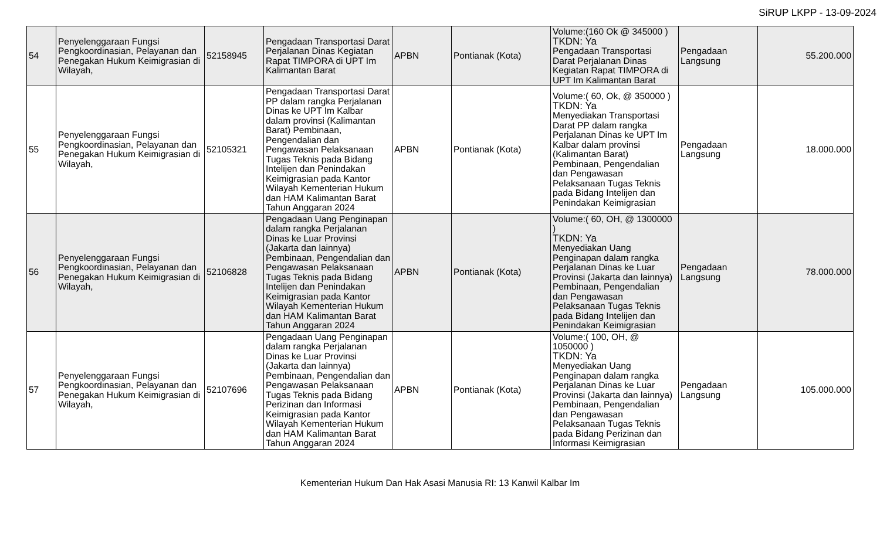SiRUP LKPP - 13-09-2024
| 54 | Penyelenggaraan Fungsi Pengkoordinasian, Pelayanan dan Penegakan Hukum Keimigrasian di Wilayah, | 52158945 | Pengadaan Transportasi Darat Perjalanan Dinas Kegiatan Rapat TIMPORA di UPT Im Kalimantan Barat | APBN | Pontianak (Kota) | Volume:(160 Ok @ 345000 ) TKDN: Ya Pengadaan Transportasi Darat Perjalanan Dinas Kegiatan Rapat TIMPORA di UPT Im Kalimantan Barat | Pengadaan Langsung | 55.200.000 |
| 55 | Penyelenggaraan Fungsi Pengkoordinasian, Pelayanan dan Penegakan Hukum Keimigrasian di Wilayah, | 52105321 | Pengadaan Transportasi Darat PP dalam rangka Perjalanan Dinas ke UPT Im Kalbar dalam provinsi (Kalimantan Barat) Pembinaan, Pengendalian dan Pengawasan Pelaksanaan Tugas Teknis pada Bidang Intelijen dan Penindakan Keimigrasian pada Kantor Wilayah Kementerian Hukum dan HAM Kalimantan Barat Tahun Anggaran 2024 | APBN | Pontianak (Kota) | Volume:( 60, Ok, @ 350000 ) TKDN: Ya Menyediakan Transportasi Darat PP dalam rangka Perjalanan Dinas ke UPT Im Kalbar dalam provinsi (Kalimantan Barat) Pembinaan, Pengendalian dan Pengawasan Pelaksanaan Tugas Teknis pada Bidang Intelijen dan Penindakan Keimigrasian | Pengadaan Langsung | 18.000.000 |
| 56 | Penyelenggaraan Fungsi Pengkoordinasian, Pelayanan dan Penegakan Hukum Keimigrasian di Wilayah, | 52106828 | Pengadaan Uang Penginapan dalam rangka Perjalanan Dinas ke Luar Provinsi (Jakarta dan lainnya) Pembinaan, Pengendalian dan Pengawasan Pelaksanaan Tugas Teknis pada Bidang Intelijen dan Penindakan Keimigrasian pada Kantor Wilayah Kementerian Hukum dan HAM Kalimantan Barat Tahun Anggaran 2024 | APBN | Pontianak (Kota) | Volume:( 60, OH, @ 1300000 ) TKDN: Ya Menyediakan Uang Penginapan dalam rangka Perjalanan Dinas ke Luar Provinsi (Jakarta dan lainnya) Pembinaan, Pengendalian dan Pengawasan Pelaksanaan Tugas Teknis pada Bidang Intelijen dan Penindakan Keimigrasian | Pengadaan Langsung | 78.000.000 |
| 57 | Penyelenggaraan Fungsi Pengkoordinasian, Pelayanan dan Penegakan Hukum Keimigrasian di Wilayah, | 52107696 | Pengadaan Uang Penginapan dalam rangka Perjalanan Dinas ke Luar Provinsi (Jakarta dan lainnya) Pembinaan, Pengendalian dan Pengawasan Pelaksanaan Tugas Teknis pada Bidang Perizinan dan Informasi Keimigrasian pada Kantor Wilayah Kementerian Hukum dan HAM Kalimantan Barat Tahun Anggaran 2024 | APBN | Pontianak (Kota) | Volume:( 100, OH, @ 1050000 ) TKDN: Ya Menyediakan Uang Penginapan dalam rangka Perjalanan Dinas ke Luar Provinsi (Jakarta dan lainnya) Pembinaan, Pengendalian dan Pengawasan Pelaksanaan Tugas Teknis pada Bidang Perizinan dan Informasi Keimigrasian | Pengadaan Langsung | 105.000.000 |
Kementerian Hukum Dan Hak Asasi Manusia RI: 13 Kanwil Kalbar Im